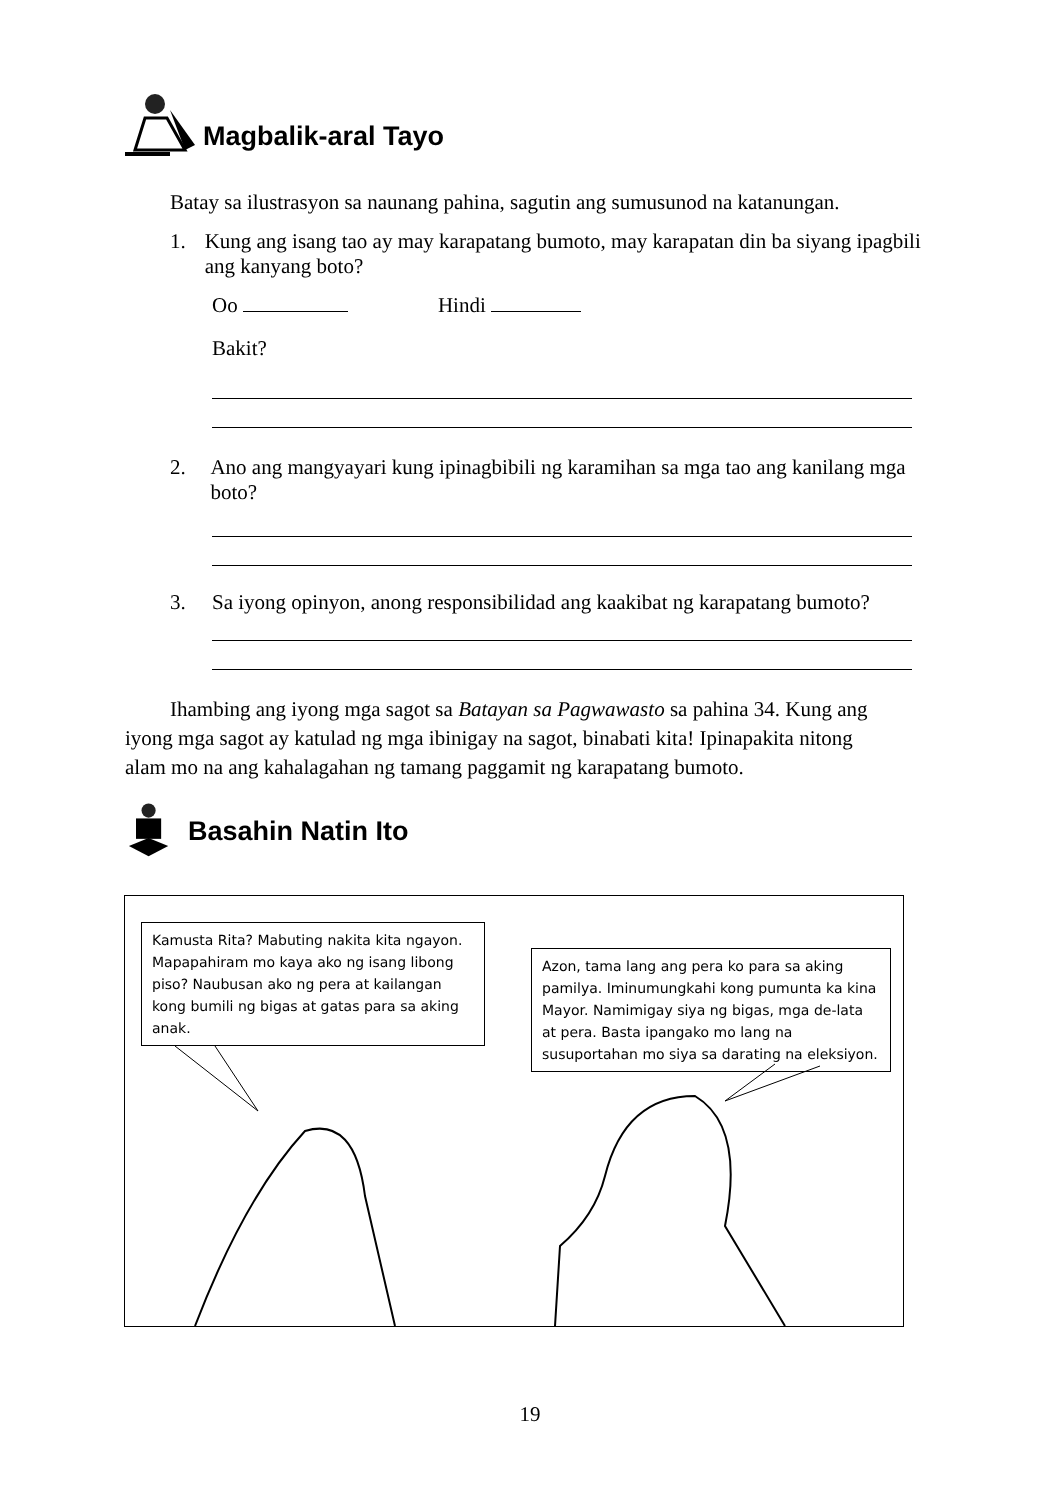Magbalik-aral Tayo
Batay sa ilustrasyon sa naunang pahina, sagutin ang sumusunod na katanungan.
1. Kung ang isang tao ay may karapatang bumoto, may karapatan din ba siyang ipagbili ang kanyang boto?
Oo Hindi
Bakit?
2. Ano ang mangyayari kung ipinagbibili ng karamihan sa mga tao ang kanilang mga boto?
3. Sa iyong opinyon, anong responsibilidad ang kaakibat ng karapatang bumoto?
Ihambing ang iyong mga sagot sa Batayan sa Pagwawasto sa pahina 34. Kung ang iyong mga sagot ay katulad ng mga ibinigay na sagot, binabati kita! Ipinapakita nitong alam mo na ang kahalagahan ng tamang paggamit ng karapatang bumoto.
Basahin Natin Ito
Kamusta Rita? Mabuting nakita kita ngayon. Mapapahiram mo kaya ako ng isang libong piso? Naubusan ako ng pera at kailangan kong bumili ng bigas at gatas para sa aking anak.
Azon, tama lang ang pera ko para sa aking pamilya. Iminumungkahi kong pumunta ka kina Mayor. Namimigay siya ng bigas, mga de-lata at pera. Basta ipangako mo lang na susuportahan mo siya sa darating na eleksiyon.
19